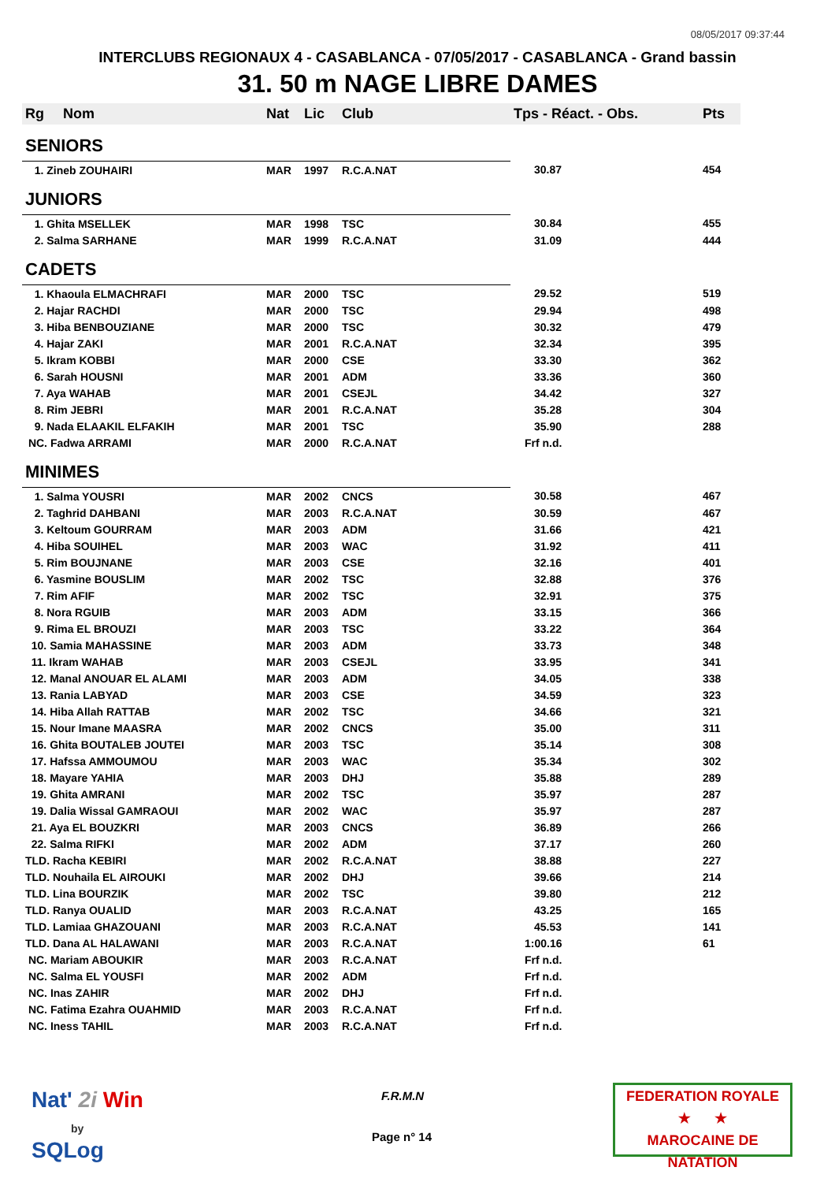08/05/2017 09:37:44
INTERCLUBS REGIONAUX 4 - CASABLANCA - 07/05/2017 - CASABLANCA - Grand bassin
31. 50 m NAGE LIBRE DAMES
| Rg | Nom | Nat | Lic | Club | Tps - Réact. - Obs. | Pts |
| --- | --- | --- | --- | --- | --- | --- |
| SENIORS | | | | | | |
| 1. Zineb ZOUHAIRI | | MAR | 1997 | R.C.A.NAT | 30.87 | 454 |
| JUNIORS | | | | | | |
| 1. Ghita MSELLEK | | MAR | 1998 | TSC | 30.84 | 455 |
| 2. Salma SARHANE | | MAR | 1999 | R.C.A.NAT | 31.09 | 444 |
| CADETS | | | | | | |
| 1. Khaoula ELMACHRAFI | | MAR | 2000 | TSC | 29.52 | 519 |
| 2. Hajar RACHDI | | MAR | 2000 | TSC | 29.94 | 498 |
| 3. Hiba BENBOUZIANE | | MAR | 2000 | TSC | 30.32 | 479 |
| 4. Hajar ZAKI | | MAR | 2001 | R.C.A.NAT | 32.34 | 395 |
| 5. Ikram KOBBI | | MAR | 2000 | CSE | 33.30 | 362 |
| 6. Sarah HOUSNI | | MAR | 2001 | ADM | 33.36 | 360 |
| 7. Aya WAHAB | | MAR | 2001 | CSEJL | 34.42 | 327 |
| 8. Rim JEBRI | | MAR | 2001 | R.C.A.NAT | 35.28 | 304 |
| 9. Nada ELAAKIL ELFAKIH | | MAR | 2001 | TSC | 35.90 | 288 |
| NC. Fadwa ARRAMI | | MAR | 2000 | R.C.A.NAT | Frf n.d. | |
| MINIMES | | | | | | |
| 1. Salma YOUSRI | | MAR | 2002 | CNCS | 30.58 | 467 |
| 2. Taghrid DAHBANI | | MAR | 2003 | R.C.A.NAT | 30.59 | 467 |
| 3. Keltoum GOURRAM | | MAR | 2003 | ADM | 31.66 | 421 |
| 4. Hiba SOUIHEL | | MAR | 2003 | WAC | 31.92 | 411 |
| 5. Rim BOUJNANE | | MAR | 2003 | CSE | 32.16 | 401 |
| 6. Yasmine BOUSLIM | | MAR | 2002 | TSC | 32.88 | 376 |
| 7. Rim AFIF | | MAR | 2002 | TSC | 32.91 | 375 |
| 8. Nora RGUIB | | MAR | 2003 | ADM | 33.15 | 366 |
| 9. Rima EL BROUZI | | MAR | 2003 | TSC | 33.22 | 364 |
| 10. Samia MAHASSINE | | MAR | 2003 | ADM | 33.73 | 348 |
| 11. Ikram WAHAB | | MAR | 2003 | CSEJL | 33.95 | 341 |
| 12. Manal ANOUAR EL ALAMI | | MAR | 2003 | ADM | 34.05 | 338 |
| 13. Rania LABYAD | | MAR | 2003 | CSE | 34.59 | 323 |
| 14. Hiba Allah RATTAB | | MAR | 2002 | TSC | 34.66 | 321 |
| 15. Nour Imane MAASRA | | MAR | 2002 | CNCS | 35.00 | 311 |
| 16. Ghita BOUTALEB JOUTEI | | MAR | 2003 | TSC | 35.14 | 308 |
| 17. Hafssa AMMOUMOU | | MAR | 2003 | WAC | 35.34 | 302 |
| 18. Mayare YAHIA | | MAR | 2003 | DHJ | 35.88 | 289 |
| 19. Ghita AMRANI | | MAR | 2002 | TSC | 35.97 | 287 |
| 19. Dalia Wissal GAMRAOUI | | MAR | 2002 | WAC | 35.97 | 287 |
| 21. Aya EL BOUZKRI | | MAR | 2003 | CNCS | 36.89 | 266 |
| 22. Salma RIFKI | | MAR | 2002 | ADM | 37.17 | 260 |
| TLD. Racha KEBIRI | | MAR | 2002 | R.C.A.NAT | 38.88 | 227 |
| TLD. Nouhaila EL AIROUKI | | MAR | 2002 | DHJ | 39.66 | 214 |
| TLD. Lina BOURZIK | | MAR | 2002 | TSC | 39.80 | 212 |
| TLD. Ranya OUALID | | MAR | 2003 | R.C.A.NAT | 43.25 | 165 |
| TLD. Lamiaa GHAZOUANI | | MAR | 2003 | R.C.A.NAT | 45.53 | 141 |
| TLD. Dana AL HALAWANI | | MAR | 2003 | R.C.A.NAT | 1:00.16 | 61 |
| NC. Mariam ABOUKIR | | MAR | 2003 | R.C.A.NAT | Frf n.d. | |
| NC. Salma EL YOUSFI | | MAR | 2002 | ADM | Frf n.d. | |
| NC. Inas ZAHIR | | MAR | 2002 | DHJ | Frf n.d. | |
| NC. Fatima Ezahra OUAHMID | | MAR | 2003 | R.C.A.NAT | Frf n.d. | |
| NC. Iness TAHIL | | MAR | 2003 | R.C.A.NAT | Frf n.d. | |
Nat' 2i Win
by
SQLog
F.R.M.N
Page n° 14
FEDERATION ROYALE
★ ★
MAROCAINE DE NATATION